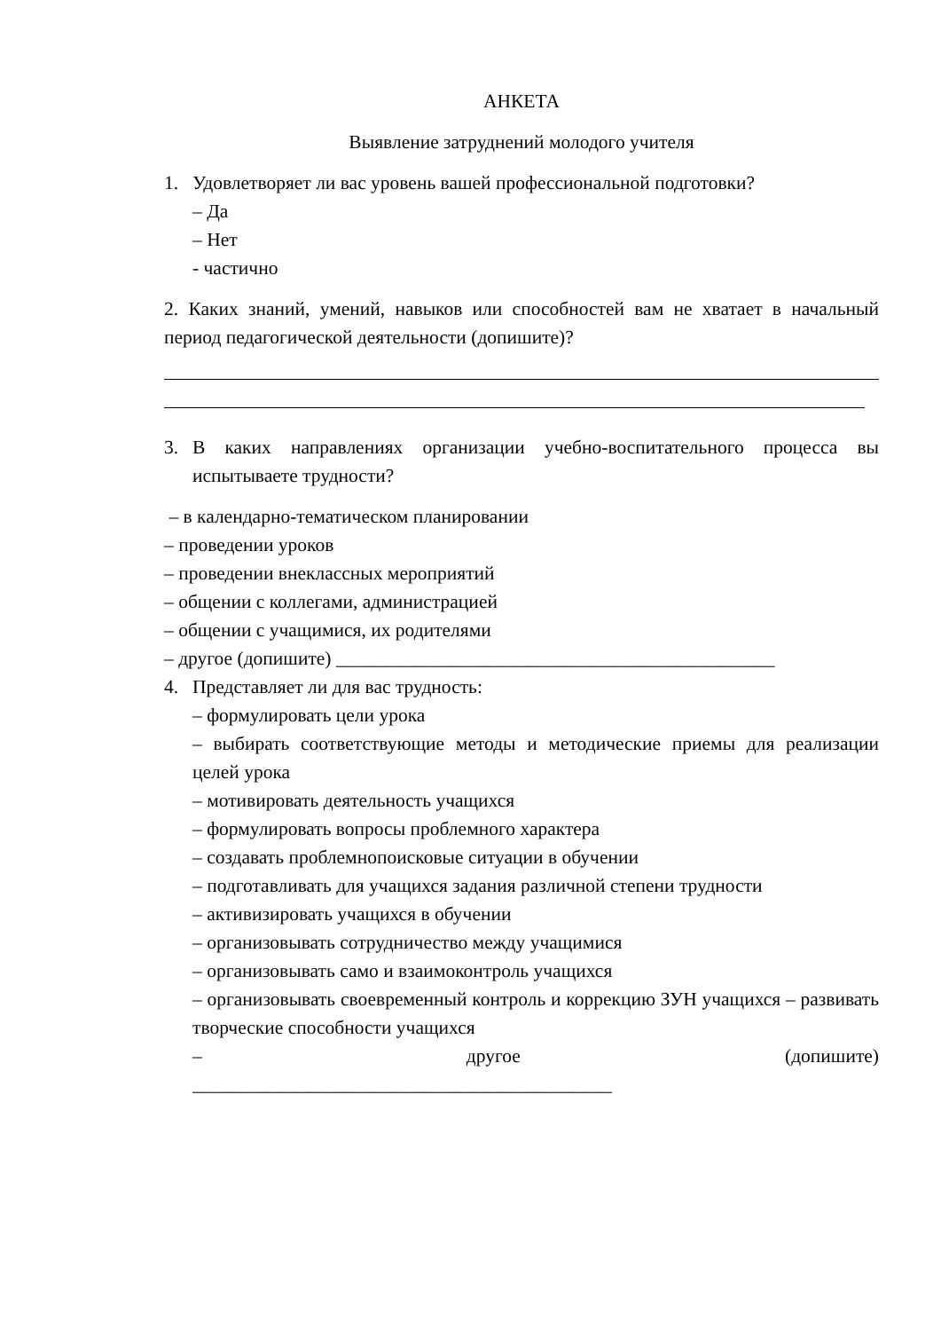АНКЕТА
Выявление затруднений молодого учителя
1. Удовлетворяет ли вас уровень вашей профессиональной подготовки?
– Да
– Нет
- частично
2. Каких знаний, умений, навыков или способностей вам не хватает в начальный период педагогической деятельности (допишите)?
3. В каких направлениях организации учебно-воспитательного процесса вы испытываете трудности?
– в календарно-тематическом планировании
– проведении уроков
– проведении внеклассных мероприятий
– общении с коллегами, администрацией
– общении с учащимися, их родителями
– другое (допишите) ______________________________________________
4. Представляет ли для вас трудность:
– формулировать цели урока
– выбирать соответствующие методы и методические приемы для реализации целей урока
– мотивировать деятельность учащихся
– формулировать вопросы проблемного характера
– создавать проблемнопоисковые ситуации в обучении
– подготавливать для учащихся задания различной степени трудности
– активизировать учащихся в обучении
– организовывать сотрудничество между учащимися
– организовывать само и взаимоконтроль учащихся
– организовывать своевременный контроль и коррекцию ЗУН учащихся – развивать творческие способности учащихся
– другое (допишите)
____________________________________________